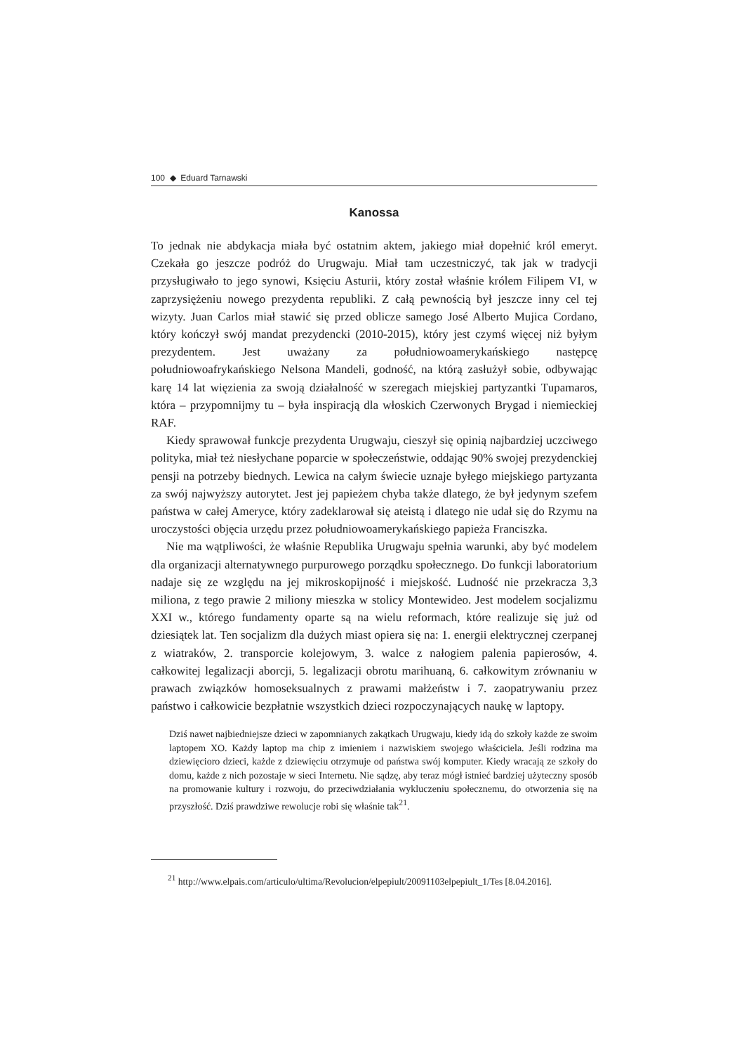100 ◆ Eduard Tarnawski
Kanossa
To jednak nie abdykacja miała być ostatnim aktem, jakiego miał dopełnić król emeryt. Czekała go jeszcze podróż do Urugwaju. Miał tam uczestniczyć, tak jak w tradycji przysługiwało to jego synowi, Księciu Asturii, który został właśnie królem Filipem VI, w zaprzysiężeniu nowego prezydenta republiki. Z całą pewnością był jeszcze inny cel tej wizyty. Juan Carlos miał stawić się przed oblicze samego José Alberto Mujica Cordano, który kończył swój mandat prezydencki (2010-2015), który jest czymś więcej niż byłym prezydentem. Jest uważany za południowoamerykańskiego następcę południowoafrykańskiego Nelsona Mandeli, godność, na którą zasłużył sobie, odbywając karę 14 lat więzienia za swoją działalność w szeregach miejskiej partyzantki Tupamaros, która – przypomnijmy tu – była inspiracją dla włoskich Czerwonych Brygad i niemieckiej RAF.
Kiedy sprawował funkcje prezydenta Urugwaju, cieszył się opinią najbardziej uczciwego polityka, miał też niesłychane poparcie w społeczeństwie, oddając 90% swojej prezydenckiej pensji na potrzeby biednych. Lewica na całym świecie uznaje byłego miejskiego partyzanta za swój najwyższy autorytet. Jest jej papieżem chyba także dlatego, że był jedynym szefem państwa w całej Ameryce, który zadeklarował się ateistą i dlatego nie udał się do Rzymu na uroczystości objęcia urzędu przez południowoamerykańskiego papieża Franciszka.
Nie ma wątpliwości, że właśnie Republika Urugwaju spełnia warunki, aby być modelem dla organizacji alternatywnego purpurowego porządku społecznego. Do funkcji laboratorium nadaje się ze względu na jej mikroskopijność i miejskość. Ludność nie przekracza 3,3 miliona, z tego prawie 2 miliony mieszka w stolicy Montewideo. Jest modelem socjalizmu XXI w., którego fundamenty oparte są na wielu reformach, które realizuje się już od dziesiątek lat. Ten socjalizm dla dużych miast opiera się na: 1. energii elektrycznej czerpanej z wiatraków, 2. transporcie kolejowym, 3. walce z nałogiem palenia papierosów, 4. całkowitej legalizacji aborcji, 5. legalizacji obrotu marihuaną, 6. całkowitym zrównaniu w prawach związków homoseksualnych z prawami małżeństw i 7. zaopatrywaniu przez państwo i całkowicie bezpłatnie wszystkich dzieci rozpoczynających naukę w laptopy.
Dziś nawet najbiedniejsze dzieci w zapomnianych zakątkach Urugwaju, kiedy idą do szkoły każde ze swoim laptopem XO. Każdy laptop ma chip z imieniem i nazwiskiem swojego właściciela. Jeśli rodzina ma dziewięcioro dzieci, każde z dziewięciu otrzymuje od państwa swój komputer. Kiedy wracają ze szkoły do domu, każde z nich pozostaje w sieci Internetu. Nie sądzę, aby teraz mógł istnieć bardziej użyteczny sposób na promowanie kultury i rozwoju, do przeciwdziałania wykluczeniu społecznemu, do otworzenia się na przyszłość. Dziś prawdziwe rewolucje robi się właśnie tak<sup>21</sup>.
<sup>21</sup> http://www.elpais.com/articulo/ultima/Revolucion/elpepiult/20091103elpepiult_1/Tes [8.04.2016].